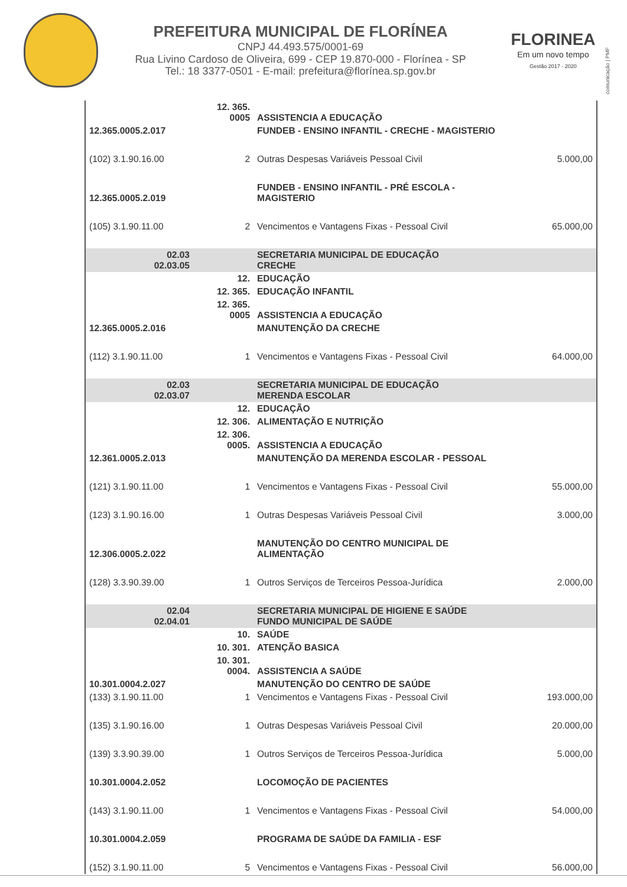PREFEITURA MUNICIPAL DE FLORÍNEA
CNPJ 44.493.575/0001-69
Rua Livino Cardoso de Oliveira, 699 - CEP 19.870-000 - Florínea - SP
Tel.: 18 3377-0501 - E-mail: prefeitura@florínea.sp.gov.br
FLORINEA
Em um novo tempo
Gestão 2017 - 2020
comunicação | PMF
| | 12. 365. 0005 | ASSISTENCIA A EDUCAÇÃO | |
| 12.365.0005.2.017 | | FUNDEB - ENSINO INFANTIL - CRECHE - MAGISTERIO | |
| (102) 3.1.90.16.00 | 2 | Outras Despesas Variáveis Pessoal Civil | 5.000,00 |
| 12.365.0005.2.019 | | FUNDEB - ENSINO INFANTIL - PRÉ ESCOLA - MAGISTERIO | |
| (105) 3.1.90.11.00 | 2 | Vencimentos e Vantagens Fixas - Pessoal Civil | 65.000,00 |
| 02.03 02.03.05 | | SECRETARIA MUNICIPAL DE EDUCAÇÃO CRECHE | |
| | 12. | EDUCAÇÃO | |
| | 12. 365. | EDUCAÇÃO INFANTIL | |
| | 12. 365. 0005 | ASSISTENCIA A EDUCAÇÃO | |
| 12.365.0005.2.016 | | MANUTENÇÃO DA CRECHE | |
| (112) 3.1.90.11.00 | 1 | Vencimentos e Vantagens Fixas - Pessoal Civil | 64.000,00 |
| 02.03 02.03.07 | | SECRETARIA MUNICIPAL DE EDUCAÇÃO MERENDA ESCOLAR | |
| | 12. | EDUCAÇÃO | |
| | 12. 306. | ALIMENTAÇÃO E NUTRIÇÃO | |
| | 12. 306. 0005. | ASSISTENCIA A EDUCAÇÃO | |
| 12.361.0005.2.013 | | MANUTENÇÃO DA MERENDA ESCOLAR - PESSOAL | |
| (121) 3.1.90.11.00 | 1 | Vencimentos e Vantagens Fixas - Pessoal Civil | 55.000,00 |
| (123) 3.1.90.16.00 | 1 | Outras Despesas Variáveis Pessoal Civil | 3.000,00 |
| 12.306.0005.2.022 | | MANUTENÇÃO DO CENTRO MUNICIPAL DE ALIMENTAÇÃO | |
| (128) 3.3.90.39.00 | 1 | Outros Serviços de Terceiros Pessoa-Jurídica | 2.000,00 |
| 02.04 02.04.01 | | SECRETARIA MUNICIPAL DE HIGIENE E SAÚDE FUNDO MUNICIPAL DE SAÚDE | |
| | 10. | SAÚDE | |
| | 10. 301. | ATENÇÃO BASICA | |
| | 10. 301. 0004. | ASSISTENCIA A SAÚDE | |
| 10.301.0004.2.027 | | MANUTENÇÃO DO CENTRO DE SAÚDE | |
| (133) 3.1.90.11.00 | 1 | Vencimentos e Vantagens Fixas - Pessoal Civil | 193.000,00 |
| (135) 3.1.90.16.00 | 1 | Outras Despesas Variáveis Pessoal Civil | 20.000,00 |
| (139) 3.3.90.39.00 | 1 | Outros Serviços de Terceiros Pessoa-Jurídica | 5.000,00 |
| 10.301.0004.2.052 | | LOCOMOÇÃO DE PACIENTES | |
| (143) 3.1.90.11.00 | 1 | Vencimentos e Vantagens Fixas - Pessoal Civil | 54.000,00 |
| 10.301.0004.2.059 | | PROGRAMA DE SAÚDE DA FAMILIA - ESF | |
| (152) 3.1.90.11.00 | 5 | Vencimentos e Vantagens Fixas - Pessoal Civil | 56.000,00 |